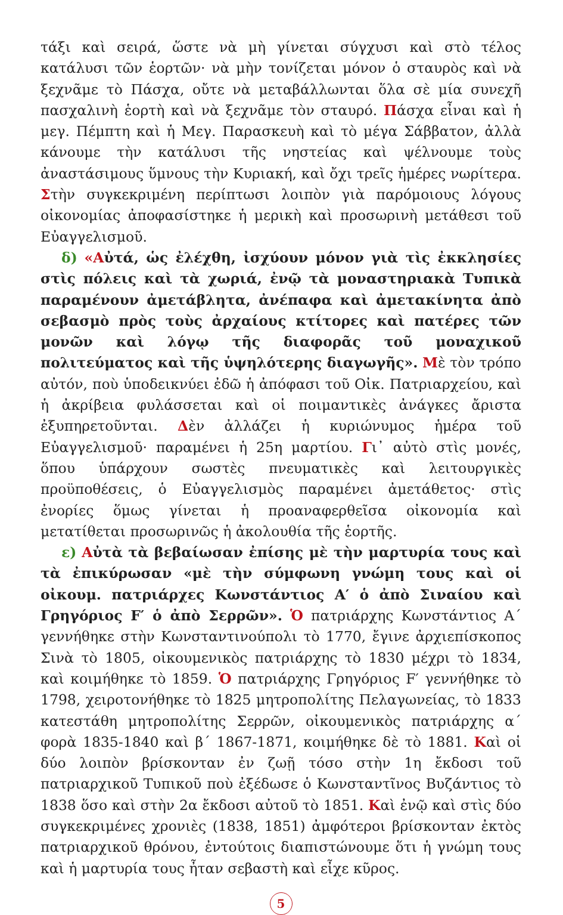τάξι καὶ σειρά, ὥστε νὰ μὴ γίνεται σύγχυσι καὶ στὸ τέλος κατάλυσι τῶν ἑορτῶν· νὰ μὴν τονίζεται μόνον ὁ σταυρὸς καὶ νὰ ξεχνᾶμε τὸ Πάσχα, οὔτε νὰ μεταβάλλωνται ὅλα σὲ μία συνεχῆ πασχαλινὴ ἑορτὴ καὶ νὰ ξεχνᾶμε τὸν σταυρό. Πάσχα εἶναι καὶ ἡ μεγ. Πέμπτη καὶ ἡ Μεγ. Παρασκευὴ καὶ τὸ μέγα Σάββατον, ἀλλὰ κάνουμε τὴν κατάλυσι τῆς νηστείας καὶ ψέλνουμε τοὺς ἀναστάσιμους ὕμνους τὴν Κυριακή, καὶ ὄχι τρεῖς ἡμέρες νωρίτερα. Στὴν συγκεκριμένη περίπτωσι λοιπὸν γιὰ παρόμοιους λόγους οἰκονομίας ἀποφασίστηκε ἡ μερικὴ καὶ προσωρινὴ μετάθεσι τοῦ Εὐαγγελισμοῦ.
δ) «Αὐτά, ὡς ἐλέχθη, ἰσχύουν μόνον γιὰ τὶς ἐκκλησίες στὶς πόλεις καὶ τὰ χωριά, ἐνῷ τὰ μοναστηριακὰ Τυπικὰ παραμένουν ἀμετάβλητα, ἀνέπαφα καὶ ἀμετακίνητα ἀπὸ σεβασμὸ πρὸς τοὺς ἀρχαίους κτίτορες καὶ πατέρες τῶν μονῶν καὶ λόγῳ τῆς διαφορᾶς τοῦ μοναχικοῦ πολιτεύματος καὶ τῆς ὑψηλότερης διαγωγῆς». Μὲ τὸν τρόπο αὐτόν, ποὺ ὑποδεικνύει ἐδῶ ἡ ἀπόφασι τοῦ Οἰκ. Πατριαρχείου, καὶ ἡ ἀκρίβεια φυλάσσεται καὶ οἱ ποιμαντικὲς ἀνάγκες ἄριστα ἐξυπηρετοῦνται. Δὲν ἀλλάζει ἡ κυριώνυμος ἡμέρα τοῦ Εὐαγγελισμοῦ· παραμένει ἡ 25η μαρτίου. Γι᾽ αὐτὸ στὶς μονές, ὅπου ὑπάρχουν σωστὲς πνευματικὲς καὶ λειτουργικὲς προϋποθέσεις, ὁ Εὐαγγελισμὸς παραμένει ἀμετάθετος· στὶς ἐνορίες ὅμως γίνεται ἡ προαναφερθεῖσα οἰκονομία καὶ μετατίθεται προσωρινῶς ἡ ἀκολουθία τῆς ἑορτῆς.
ε) Αὐτὰ τὰ βεβαίωσαν ἐπίσης μὲ τὴν μαρτυρία τους καὶ τὰ ἐπικύρωσαν «μὲ τὴν σύμφωνη γνώμη τους καὶ οἱ οἰκουμ. πατριάρχες Κωνστάντιος Α′ ὁ ἀπὸ Σιναίου καὶ Γρηγόριος F′ ὁ ἀπὸ Σερρῶν». Ὁ πατριάρχης Κωνστάντιος Α΄ γεννήθηκε στὴν Κωνσταντινούπολι τὸ 1770, ἔγινε ἀρχιεπίσκοπος Σινὰ τὸ 1805, οἰκουμενικὸς πατριάρχης τὸ 1830 μέχρι τὸ 1834, καὶ κοιμήθηκε τὸ 1859. Ὁ πατριάρχης Γρηγόριος F′ γεννήθηκε τὸ 1798, χειροτονήθηκε τὸ 1825 μητροπολίτης Πελαγωνείας, τὸ 1833 κατεστάθη μητροπολίτης Σερρῶν, οἰκουμενικὸς πατριάρχης α΄ φορὰ 1835-1840 καὶ β΄ 1867-1871, κοιμήθηκε δὲ τὸ 1881. Καὶ οἱ δύο λοιπὸν βρίσκονταν ἐν ζωῇ τόσο στὴν 1η ἔκδοσι τοῦ πατριαρχικοῦ Τυπικοῦ ποὺ ἐξέδωσε ὁ Κωνσταντῖνος Βυζάντιος τὸ 1838 ὅσο καὶ στὴν 2α ἔκδοσι αὐτοῦ τὸ 1851. Καὶ ἐνῷ καὶ στὶς δύο συγκεκριμένες χρονιὲς (1838, 1851) ἀμφότεροι βρίσκονταν ἐκτὸς πατριαρχικοῦ θρόνου, ἐντούτοις διαπιστώνουμε ὅτι ἡ γνώμη τους καὶ ἡ μαρτυρία τους ἦταν σεβαστὴ καὶ εἶχε κῦρος.
5